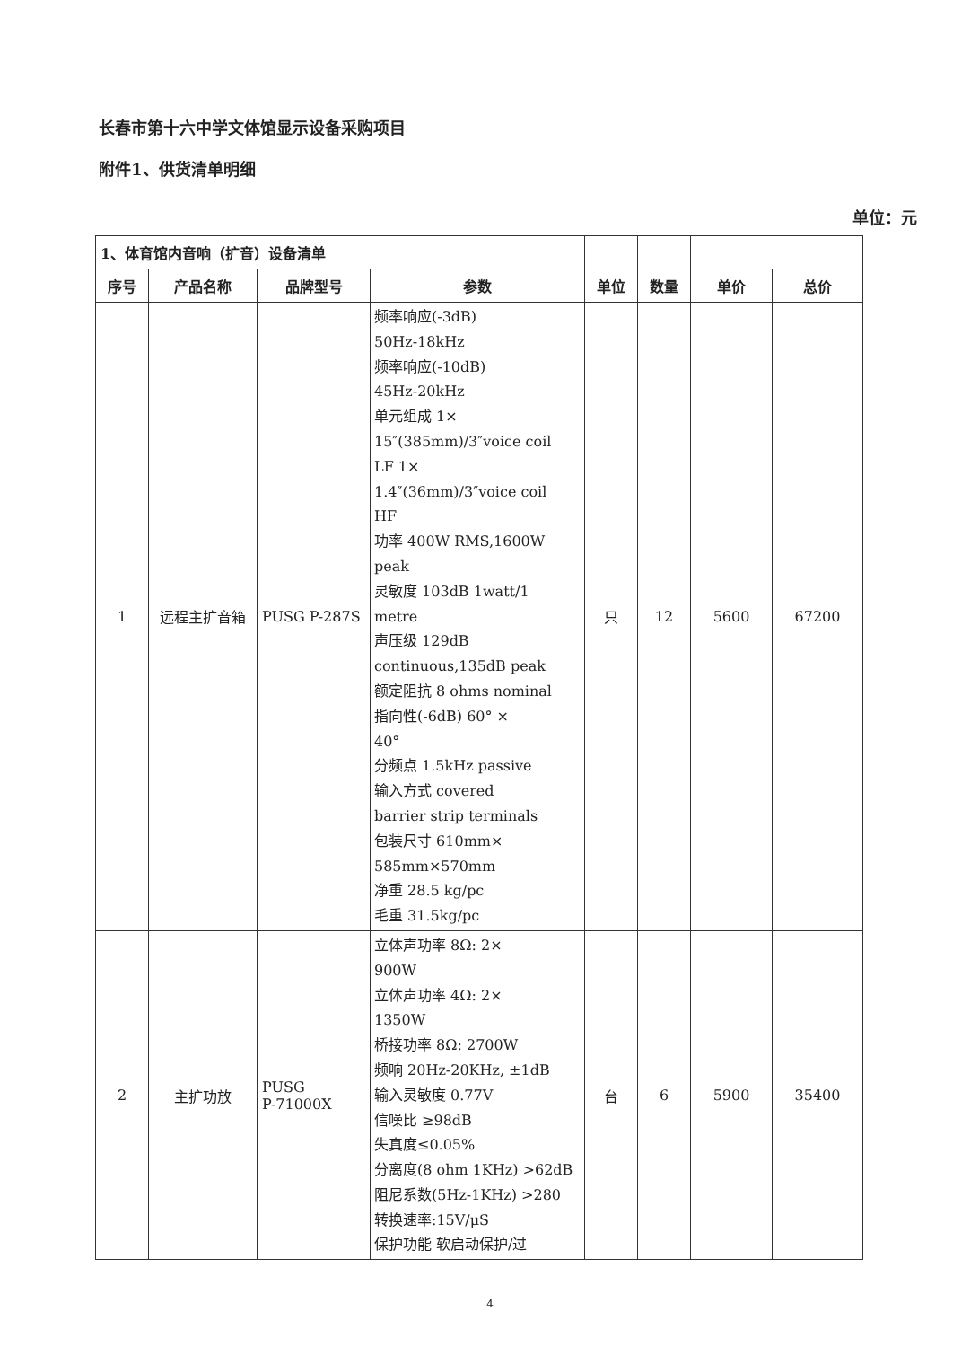长春市第十六中学文体馆显示设备采购项目
附件1、供货清单明细
单位：元
| 1、体育馆内音响（扩音）设备清单 | | | | | | | |
| --- | --- | --- | --- | --- | --- | --- | --- |
| 序号 | 产品名称 | 品牌型号 | 参数 | 单位 | 数量 | 单价 | 总价 |
| 1 | 远程主扩音箱 | PUSG P-287S | 频率响应(-3dB) 50Hz-18kHz 频率响应(-10dB) 45Hz-20kHz 单元组成 1× 15″(385mm)/3″voice coil LF 1× 1.4″(36mm)/3″voice coil HF 功率 400W RMS,1600W peak 灵敏度 103dB 1watt/1 metre 声压级 129dB continuous,135dB peak 额定阻抗 8 ohms nominal 指向性(-6dB) 60° × 40° 分频点 1.5kHz passive 输入方式 covered barrier strip terminals 包装尺寸 610mm× 585mm×570mm 净重 28.5 kg/pc 毛重 31.5kg/pc | 只 | 12 | 5600 | 67200 |
| 2 | 主扩功放 | PUSG P-71000X | 立体声功率 8Ω: 2× 900W 立体声功率 4Ω: 2× 1350W 桥接功率 8Ω: 2700W 频响 20Hz-20KHz, ±1dB 输入灵敏度 0.77V 信噪比 ≥98dB 失真度≤0.05% 分离度(8 ohm 1KHz) >62dB 阻尼系数(5Hz-1KHz) >280 转换速率:15V/μS 保护功能 软启动保护/过 | 台 | 6 | 5900 | 35400 |
4